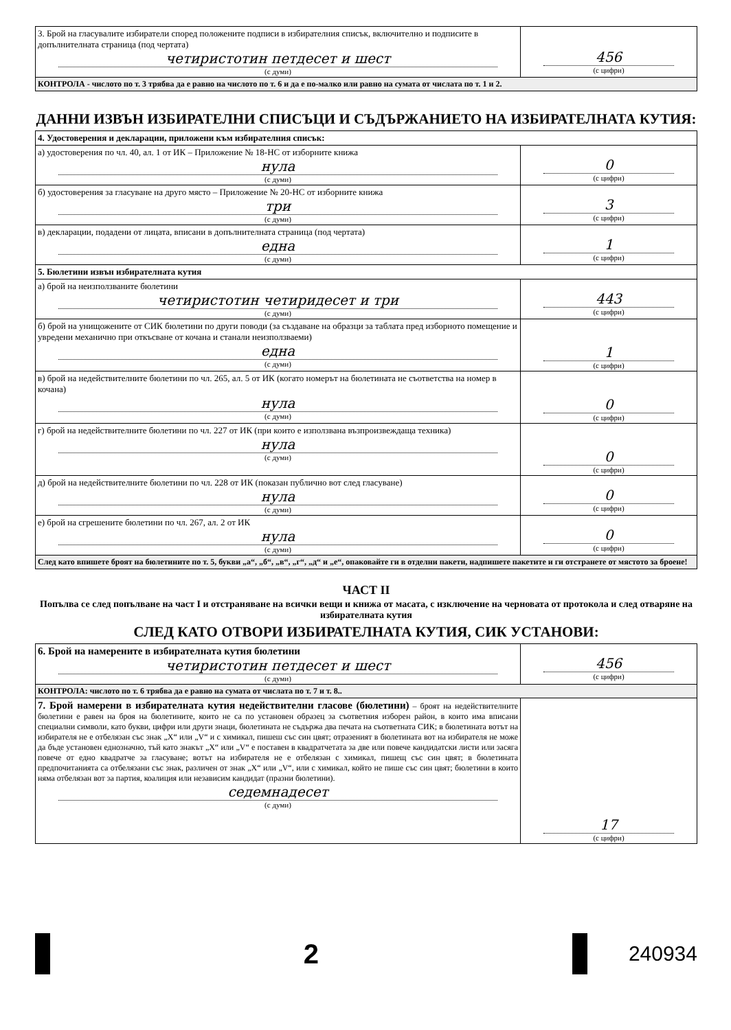| 3. Брой на гласувалите избиратели според положените подписи в избирателния списък, включително и подписите в допълнителната страница (под чертата) четиристотин петдесет и шест (с думи) | 456 (с цифри) |
| КОНТРОЛА - числото по т. 3 трябва да е равно на числото по т. 6 и да е по-малко или равно на сумата от числата по т. 1 и 2. | |
ДАННИ ИЗВЪН ИЗБИРАТЕЛНИ СПИСЪЦИ И СЪДЪРЖАНИЕТО НА ИЗБИРАТЕЛНАТА КУТИЯ:
| 4. Удостоверения и декларации, приложени към избирателния списък: | |
| а) удостоверения по чл. 40, ал. 1 от ИК – Приложение № 18-НС от изборните книжа нула (с думи) | 0 (с цифри) |
| б) удостоверения за гласуване на друго място – Приложение № 20-НС от изборните книжа три (с думи) | 3 (с цифри) |
| в) декларации, подадени от лицата, вписани в допълнителната страница (под чертата) една (с думи) | 1 (с цифри) |
| 5. Бюлетини извън избирателната кутия | |
| а) брой на неизползваните бюлетини четиристотин четиридесет и три (с думи) | 443 (с цифри) |
| б) брой на унищожените от СИК бюлетини по други поводи (за създаване на образци за таблата пред изборното помещение и увредени механично при откъсване от кочана и станали неизползваеми) една (с думи) | 1 (с цифри) |
| в) брой на недействителните бюлетини по чл. 265, ал. 5 от ИК (когато номерът на бюлетината не съответства на номер в кочана) нула (с думи) | 0 (с цифри) |
| г) брой на недействителните бюлетини по чл. 227 от ИК (при които е използвана възпроизвеждаща техника) нула (с думи) | 0 (с цифри) |
| д) брой на недействителните бюлетини по чл. 228 от ИК (показан публично вот след гласуване) нула (с думи) | 0 (с цифри) |
| е) брой на сгрешените бюлетини по чл. 267, ал. 2 от ИК нула (с думи) | 0 (с цифри) |
| След като впишете броят на бюлетините по т. 5, букви „а“, „б“, „в“, „г“, „д“ и „е“, опаковайте ги в отделни пакети, надпишете пакетите и ги отстранете от мястото за броене! | |
ЧАСТ II
Попълва се след попълване на част I и отстраняване на всички вещи и книжа от масата, с изключение на черновата от протокола и след отваряне на избирателната кутия
СЛЕД КАТО ОТВОРИ ИЗБИРАТЕЛНАТА КУТИЯ, СИК УСТАНОВИ:
| 6. Брой на намерените в избирателната кутия бюлетини четиристотин петдесет и шест (с думи) | 456 (с цифри) |
| КОНТРОЛА: числото по т. 6 трябва да е равно на сумата от числата по т. 7 и т. 8.. | |
| 7. Брой намерени в избирателната кутия недействителни гласове (бюлетини) – броят на недействителните бюлетини е равен на броя на бюлетините, които не са по установен образец за съответния изборен район, в които има вписани специални символи, като букви, цифри или други знаци, бюлетината не съдържа два печата на съответната СИК; в бюлетината вотът на избирателя не е отбелязан със знак „X“ или „V“ и с химикал, пишеш със син цвят; отразеният в бюлетината вот на избирателя не може да бъде установен еднозначно, тъй като знакът „X“ или „V“ е поставен в квадратчетата за две или повече кандидатски листи или засяга повече от едно квадратче за гласуване; вотът на избирателя не е отбелязан с химикал, пишещ със син цвят; в бюлетината предпочитанията са отбелязани със знак, различен от знак „X“ или „V“, или с химикал, който не пише със син цвят; бюлетини в които няма отбелязан вот за партия, коалиция или независим кандидат (празни бюлетини). седемнадесет (с думи) | 17 (с цифри) |
2
240934